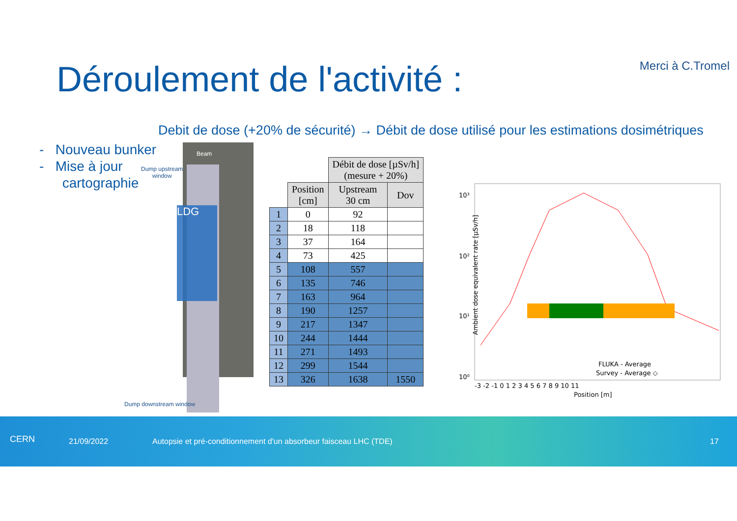Merci à C.Tromel Déroulement de l'activité :
Debit de dose (+20% de sécurité) → Débit de dose utilisé pour les estimations dosimétriques
- Nouveau bunker
- Mise à jour
cartographie
LDG
Dump upstream
window
Beam
Dump downstream window
| | | Débit de dose [µSv/h] (mesure + 20%) | |
| --- | --- | --- | --- |
| | Position [cm] | Upstream 30 cm | Dov |
| 1 | 0 | 92 | |
| 2 | 18 | 118 | |
| 3 | 37 | 164 | |
| 4 | 73 | 425 | |
| 5 | 108 | 557 | |
| 6 | 135 | 746 | |
| 7 | 163 | 964 | |
| 8 | 190 | 1257 | |
| 9 | 217 | 1347 | |
| 10 | 244 | 1444 | |
| 11 | 271 | 1493 | |
| 12 | 299 | 1544 | |
| 13 | 326 | 1638 | 1550 |
10³
10²
10¹
10⁰
Ambient dose equivalent rate [µSv/h]
-3 -2 -1 0 1 2 3 4 5 6 7 8 9 10 11
Position [m]
FLUKA - Average
Survey - Average ◇
CERN 21/09/2022 Autopsie et pré-conditionnement d'un absorbeur faisceau LHC (TDE) 17